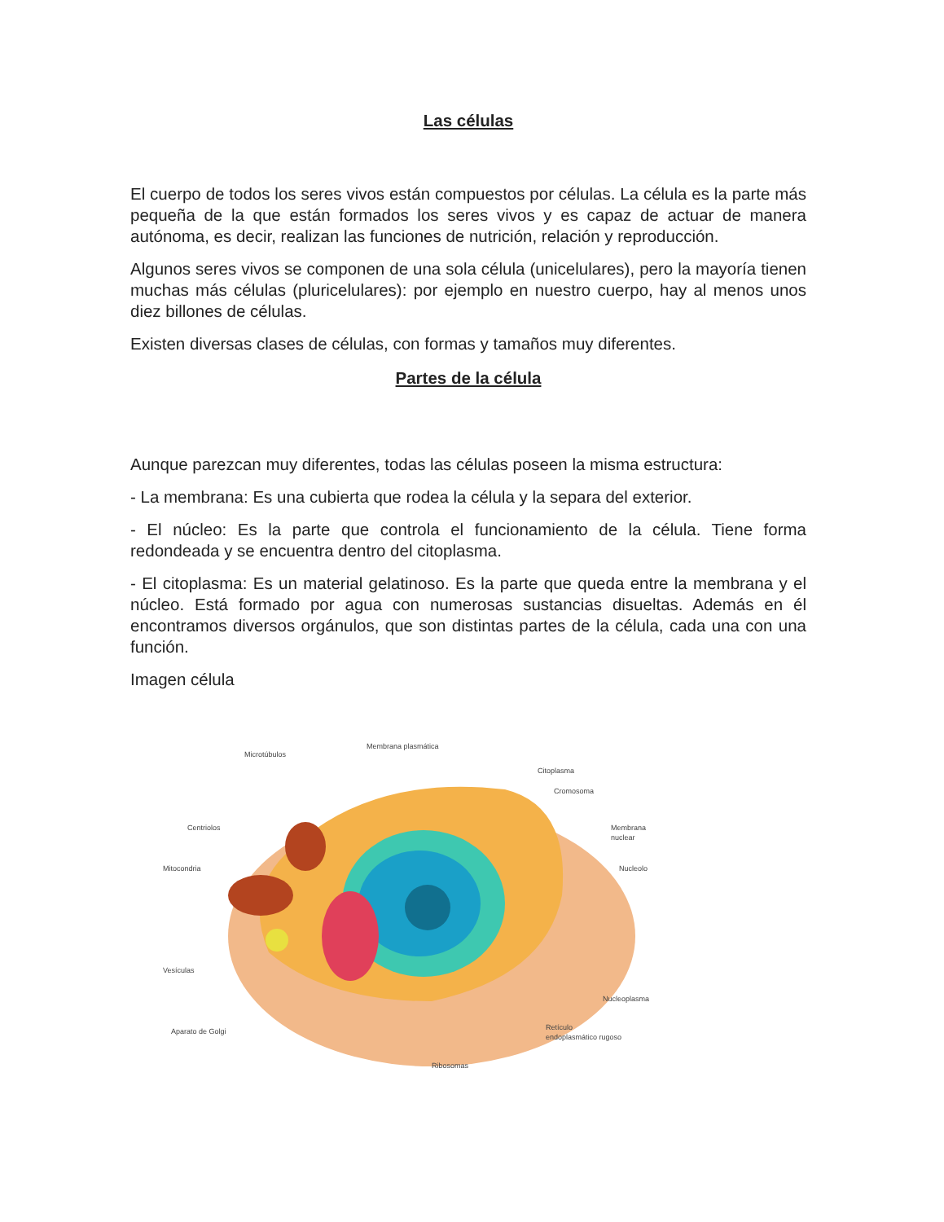Las células
El cuerpo de todos los seres vivos están compuestos por células. La célula es la parte más pequeña de la que están formados los seres vivos y es capaz de actuar de manera autónoma, es decir, realizan las funciones de nutrición, relación y reproducción.
Algunos seres vivos se componen de una sola célula (unicelulares), pero la mayoría tienen muchas más células (pluricelulares): por ejemplo en nuestro cuerpo, hay al menos unos diez billones de células.
Existen diversas clases de células, con formas y tamaños muy diferentes.
Partes de la célula
Aunque parezcan muy diferentes, todas las células poseen la misma estructura:
- La membrana: Es una cubierta que rodea la célula y la separa del exterior.
- El núcleo: Es la parte que controla el funcionamiento de la célula. Tiene forma redondeada y se encuentra dentro del citoplasma.
- El citoplasma: Es un material gelatinoso. Es la parte que queda entre la membrana y el núcleo. Está formado por agua con numerosas sustancias disueltas. Además en él encontramos diversos orgánulos, que son distintas partes de la célula, cada una con una función.
Imagen célula
Microtúbulos
Membrana plasmática
Citoplasma
Cromosoma
Centriolos
Membrana
nuclear
Mitocondria
Nucleolo
Vesículas
Nucleoplasma
Aparato de Golgi
Retículo
endoplasmático rugoso
Ribosomas